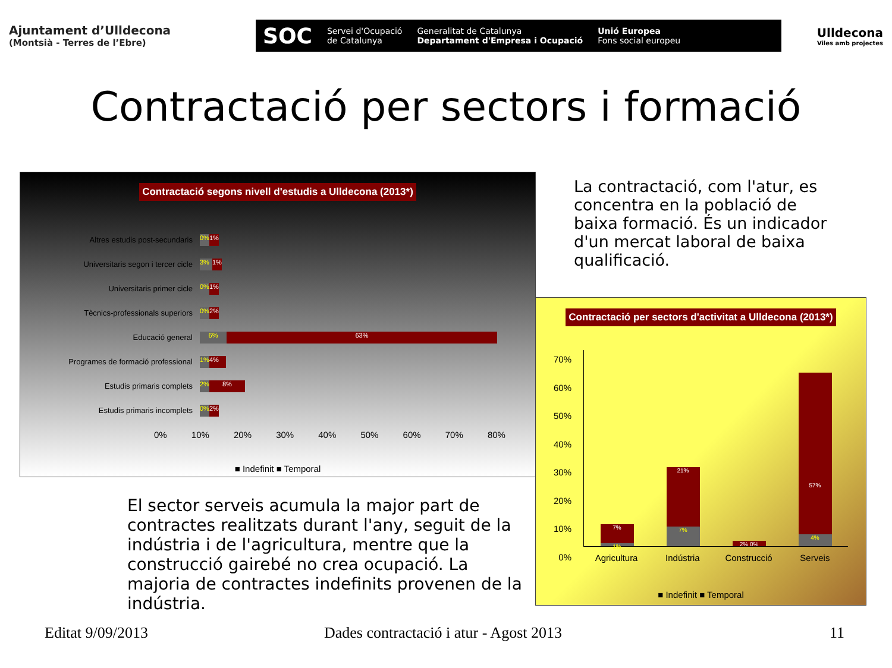Ajuntament d’Ulldecona
(Montsià - Terres de l’Ebre)
SOC Servei d'Ocupació
de Catalunya Generalitat de Catalunya
Departament d'Empresa i Ocupació Unió Europea
Fons social europeu
Ulldecona
Viles amb projectes
Contractació per sectors i formació
Contractació segons nivell d'estudis a Ulldecona (2013*)
Altres estudis post-secundaris
0% 1%
Universitaris segon i tercer cicle
3% 1%
Universitaris primer cicle
0% 1%
Tècnics-professionals superiors
0% 2%
Educació general
6% 63%
Programes de formació professional
1% 4%
Estudis primaris complets
2% 8%
Estudis primaris incomplets
0% 2%
0% 10% 20% 30% 40% 50% 60% 70% 80%
■ Indefinit ■ Temporal
La contractació, com l'atur, es concentra en la població de baixa formació. És un indicador d'un mercat laboral de baixa qualificació.
Contractació per sectors d'activitat a Ulldecona (2013*)
70%
60%
50%
40%
30%
20%
10%
0%
7%
1%
21%
7%
2% 0%
57%
4%
Agricultura Indústria Construcció Serveis
■ Indefinit ■ Temporal
El sector serveis acumula la major part de contractes realitzats durant l'any, seguit de la indústria i de l'agricultura, mentre que la construcció gairebé no crea ocupació. La majoria de contractes indefinits provenen de la indústria.
Editat 9/09/2013
Dades contractació i atur - Agost 2013
11